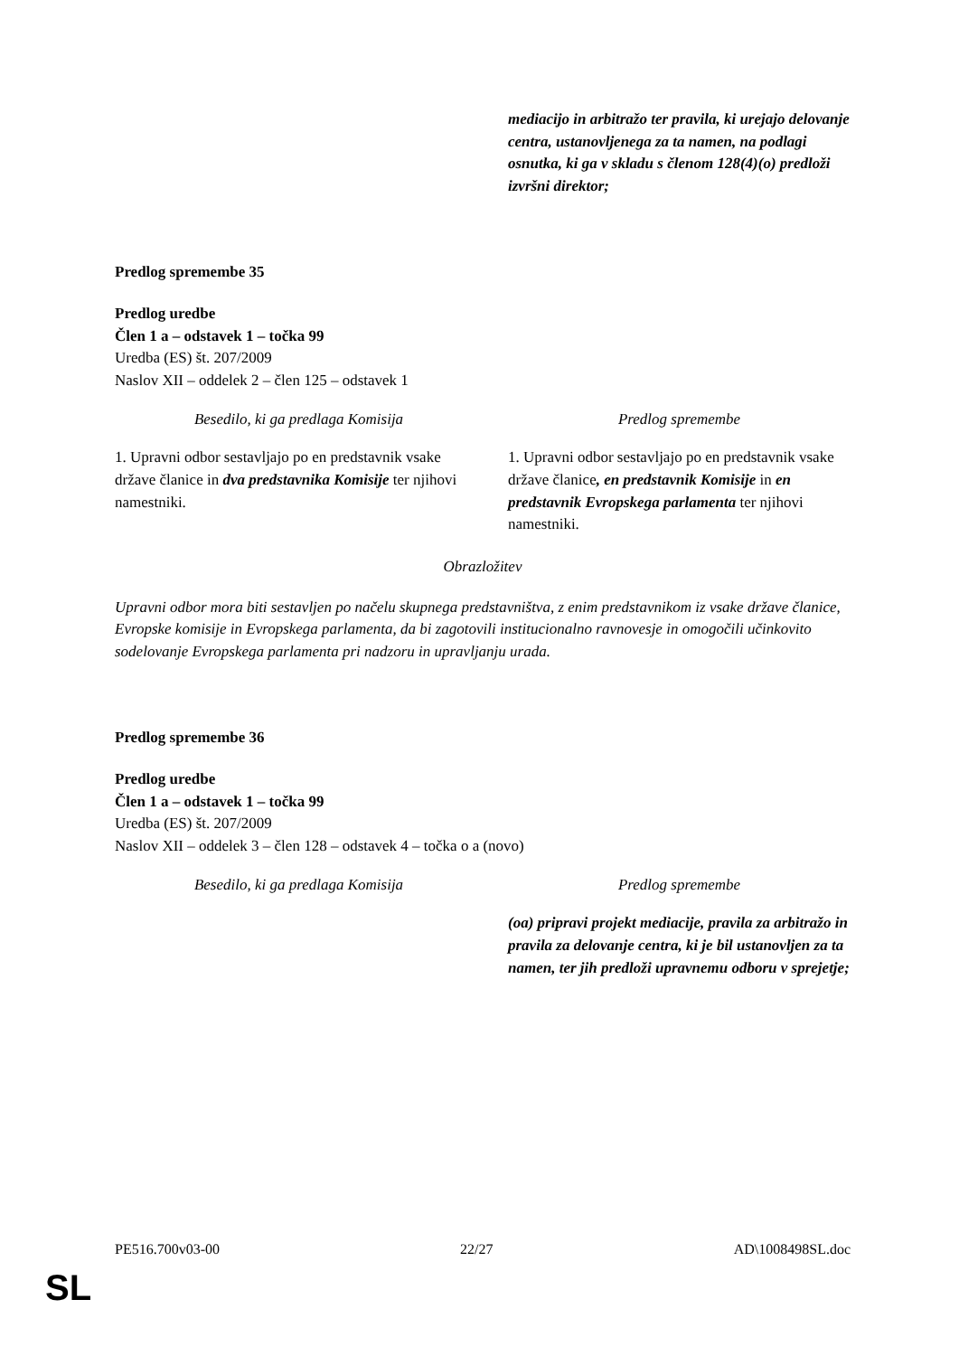| | mediacijo in arbitražo ter pravila, ki urejajo delovanje centra, ustanovljenega za ta namen, na podlagi osnutka, ki ga v skladu s členom 128(4)(o) predloži izvršni direktor; |
Predlog spremembe 35
Predlog uredbe
Člen 1 a – odstavek 1 – točka 99
Uredba (ES) št. 207/2009
Naslov XII – oddelek 2 – člen 125 – odstavek 1
| Besedilo, ki ga predlaga Komisija | Predlog spremembe |
| --- | --- |
| 1. Upravni odbor sestavljajo po en predstavnik vsake države članice in dva predstavnika Komisije ter njihovi namestniki. | 1. Upravni odbor sestavljajo po en predstavnik vsake države članice , en predstavnik Komisije in en predstavnik Evropskega parlamenta ter njihovi namestniki. |
Obrazložitev
Upravni odbor mora biti sestavljen po načelu skupnega predstavništva, z enim predstavnikom iz vsake države članice, Evropske komisije in Evropskega parlamenta, da bi zagotovili institucionalno ravnovesje in omogočili učinkovito sodelovanje Evropskega parlamenta pri nadzoru in upravljanju urada.
Predlog spremembe 36
Predlog uredbe
Člen 1 a – odstavek 1 – točka 99
Uredba (ES) št. 207/2009
Naslov XII – oddelek 3 – člen 128 – odstavek 4 – točka o a (novo)
| Besedilo, ki ga predlaga Komisija | Predlog spremembe |
| --- | --- |
| | (oa) pripravi projekt mediacije, pravila za arbitražo in pravila za delovanje centra, ki je bil ustanovljen za ta namen, ter jih predloži upravnemu odboru v sprejetje; |
PE516.700v03-00 22/27 AD\1008498SL.doc
SL